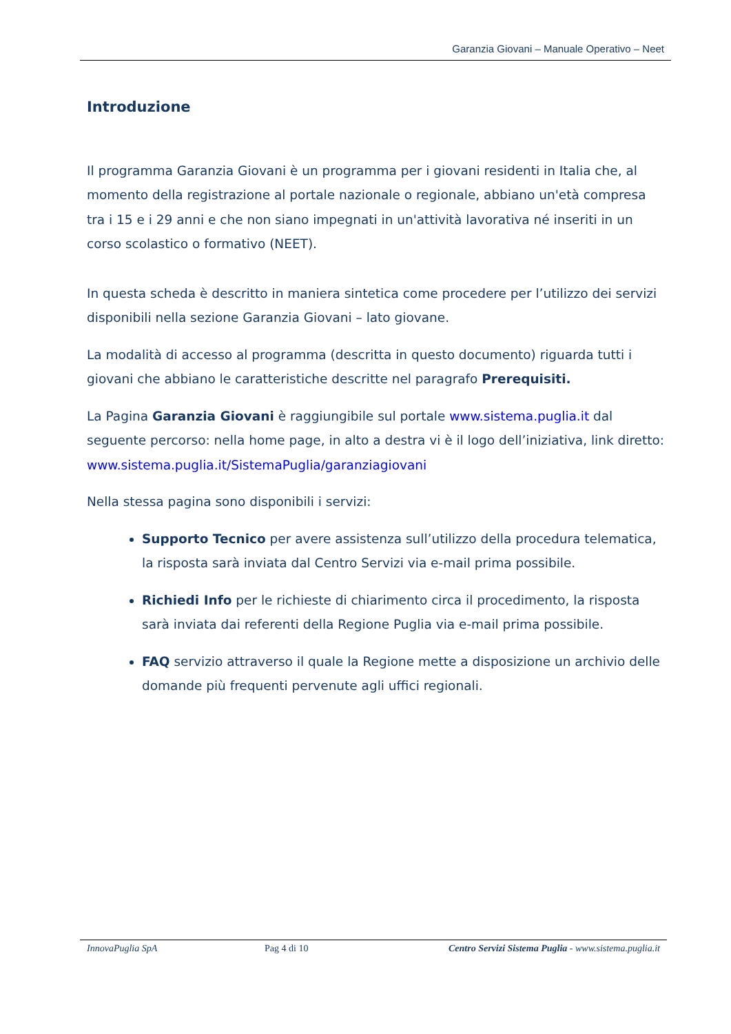Garanzia Giovani – Manuale Operativo – Neet
Introduzione
Il programma Garanzia Giovani è un programma per i giovani residenti in Italia che, al momento della registrazione al portale nazionale o regionale, abbiano un'età compresa tra i 15 e i 29 anni e che non siano impegnati in un'attività lavorativa né inseriti in un corso scolastico o formativo (NEET).
In questa scheda è descritto in maniera sintetica come procedere per l’utilizzo dei servizi disponibili nella sezione Garanzia Giovani – lato giovane.
La modalità di accesso al programma (descritta in questo documento) riguarda tutti i giovani che abbiano le caratteristiche descritte nel paragrafo Prerequisiti.
La Pagina Garanzia Giovani è raggiungibile sul portale www.sistema.puglia.it dal seguente percorso: nella home page, in alto a destra vi è il logo dell’iniziativa, link diretto: www.sistema.puglia.it/SistemaPuglia/garanziagiovani
Nella stessa pagina sono disponibili i servizi:
Supporto Tecnico per avere assistenza sull’utilizzo della procedura telematica, la risposta sarà inviata dal Centro Servizi via e-mail prima possibile.
Richiedi Info per le richieste di chiarimento circa il procedimento, la risposta sarà inviata dai referenti della Regione Puglia via e-mail prima possibile.
FAQ servizio attraverso il quale la Regione mette a disposizione un archivio delle domande più frequenti pervenute agli uffici regionali.
InnovaPuglia SpA Pag 4 di 10 Centro Servizi Sistema Puglia - www.sistema.puglia.it